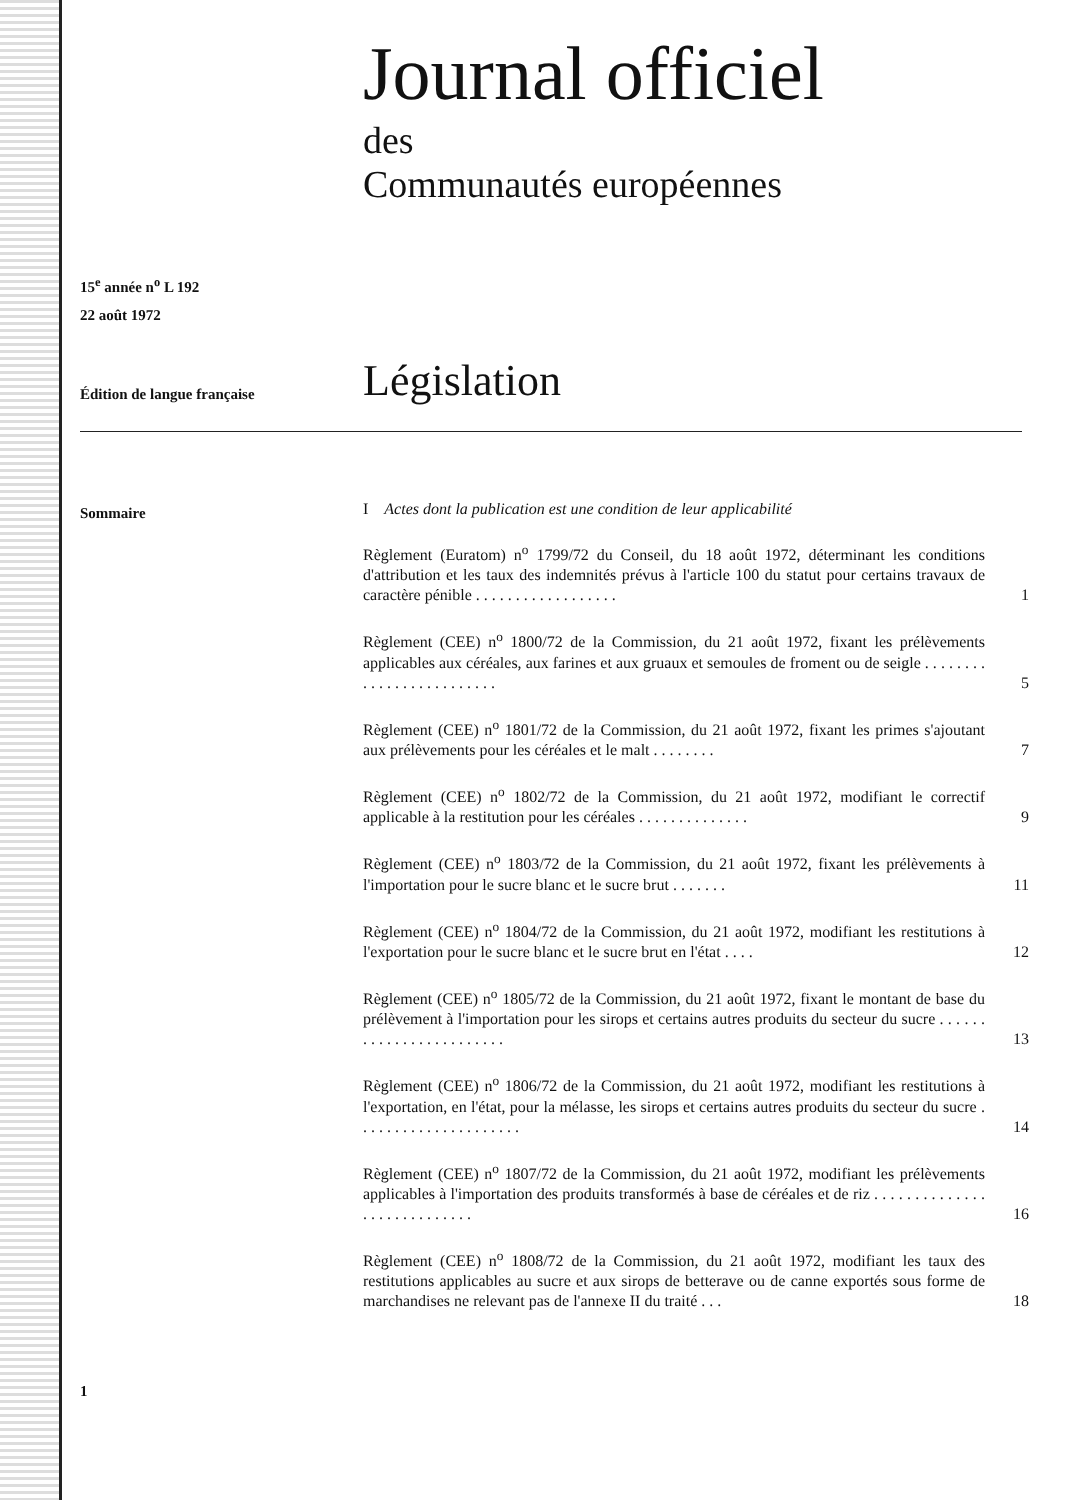Journal officiel
des
Communautés européennes
15<sup>e</sup> année n<sup>o</sup> L 192
22 août 1972
Édition de langue française Législation
Sommaire
I Actes dont la publication est une condition de leur applicabilité
Règlement (Euratom) n<sup>o</sup> 1799/72 du Conseil, du 18 août 1972, déterminant les conditions d'attribution et les taux des indemnités prévus à l'article 100 du statut pour certains travaux de caractère pénible . . . . . . . . . . . . . . . . . .
1
Règlement (CEE) n<sup>o</sup> 1800/72 de la Commission, du 21 août 1972, fixant les prélèvements applicables aux céréales, aux farines et aux gruaux et semoules de froment ou de seigle . . . . . . . . . . . . . . . . . . . . . . . . .
5
Règlement (CEE) n<sup>o</sup> 1801/72 de la Commission, du 21 août 1972, fixant les primes s'ajoutant aux prélèvements pour les céréales et le malt . . . . . . . .
7
Règlement (CEE) n<sup>o</sup> 1802/72 de la Commission, du 21 août 1972, modifiant le correctif applicable à la restitution pour les céréales . . . . . . . . . . . . . .
9
Règlement (CEE) n<sup>o</sup> 1803/72 de la Commission, du 21 août 1972, fixant les prélèvements à l'importation pour le sucre blanc et le sucre brut . . . . . . .
11
Règlement (CEE) n<sup>o</sup> 1804/72 de la Commission, du 21 août 1972, modifiant les restitutions à l'exportation pour le sucre blanc et le sucre brut en l'état . . . .
12
Règlement (CEE) n<sup>o</sup> 1805/72 de la Commission, du 21 août 1972, fixant le montant de base du prélèvement à l'importation pour les sirops et certains autres produits du secteur du sucre . . . . . . . . . . . . . . . . . . . . . . . .
13
Règlement (CEE) n<sup>o</sup> 1806/72 de la Commission, du 21 août 1972, modifiant les restitutions à l'exportation, en l'état, pour la mélasse, les sirops et certains autres produits du secteur du sucre . . . . . . . . . . . . . . . . . . . . .
14
Règlement (CEE) n<sup>o</sup> 1807/72 de la Commission, du 21 août 1972, modifiant les prélèvements applicables à l'importation des produits transformés à base de céréales et de riz . . . . . . . . . . . . . . . . . . . . . . . . . . . .
16
Règlement (CEE) n<sup>o</sup> 1808/72 de la Commission, du 21 août 1972, modifiant les taux des restitutions applicables au sucre et aux sirops de betterave ou de canne exportés sous forme de marchandises ne relevant pas de l'annexe II du traité . . .
18
1